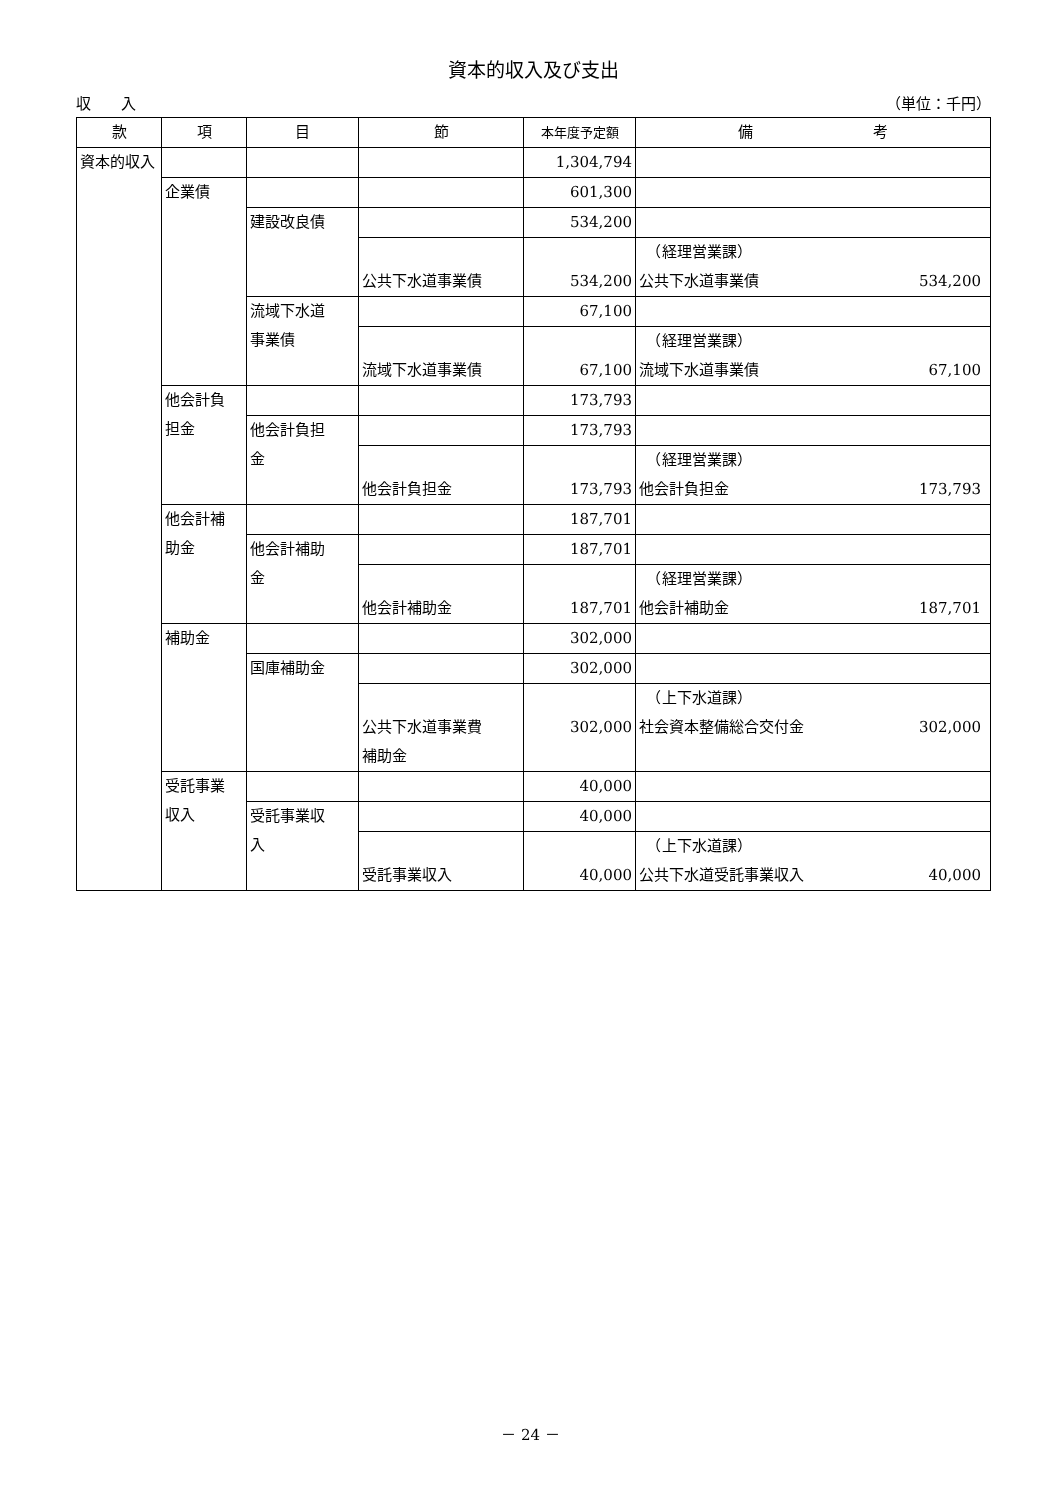資本的収入及び支出
収　　入 （単位：千円）
| 款 | 項 | 目 | 節 | 本年度予定額 | 備 考 |
| --- | --- | --- | --- | --- | --- |
| 資本的収入 | | | | 1,304,794 | |
| | 企業債 | | | 601,300 | |
| | | 建設改良債 | | 534,200 | |
| | | | 公共下水道事業債 | 534,200 | （経理営業課） 公共下水道事業債 534,200 |
| | | 流域下水道 事業債 | | 67,100 | |
| | | | 流域下水道事業債 | 67,100 | （経理営業課） 流域下水道事業債 67,100 |
| | 他会計負 担金 | | | 173,793 | |
| | | 他会計負担 金 | | 173,793 | |
| | | | 他会計負担金 | 173,793 | （経理営業課） 他会計負担金 173,793 |
| | 他会計補 助金 | | | 187,701 | |
| | | 他会計補助 金 | | 187,701 | |
| | | | 他会計補助金 | 187,701 | （経理営業課） 他会計補助金 187,701 |
| | 補助金 | | | 302,000 | |
| | | 国庫補助金 | | 302,000 | |
| | | | 公共下水道事業費 補助金 | 302,000 | （上下水道課） 社会資本整備総合交付金 302,000 |
| | 受託事業 収入 | | | 40,000 | |
| | | 受託事業収 入 | | 40,000 | |
| | | | 受託事業収入 | 40,000 | （上下水道課） 公共下水道受託事業収入 40,000 |
－ 24 －